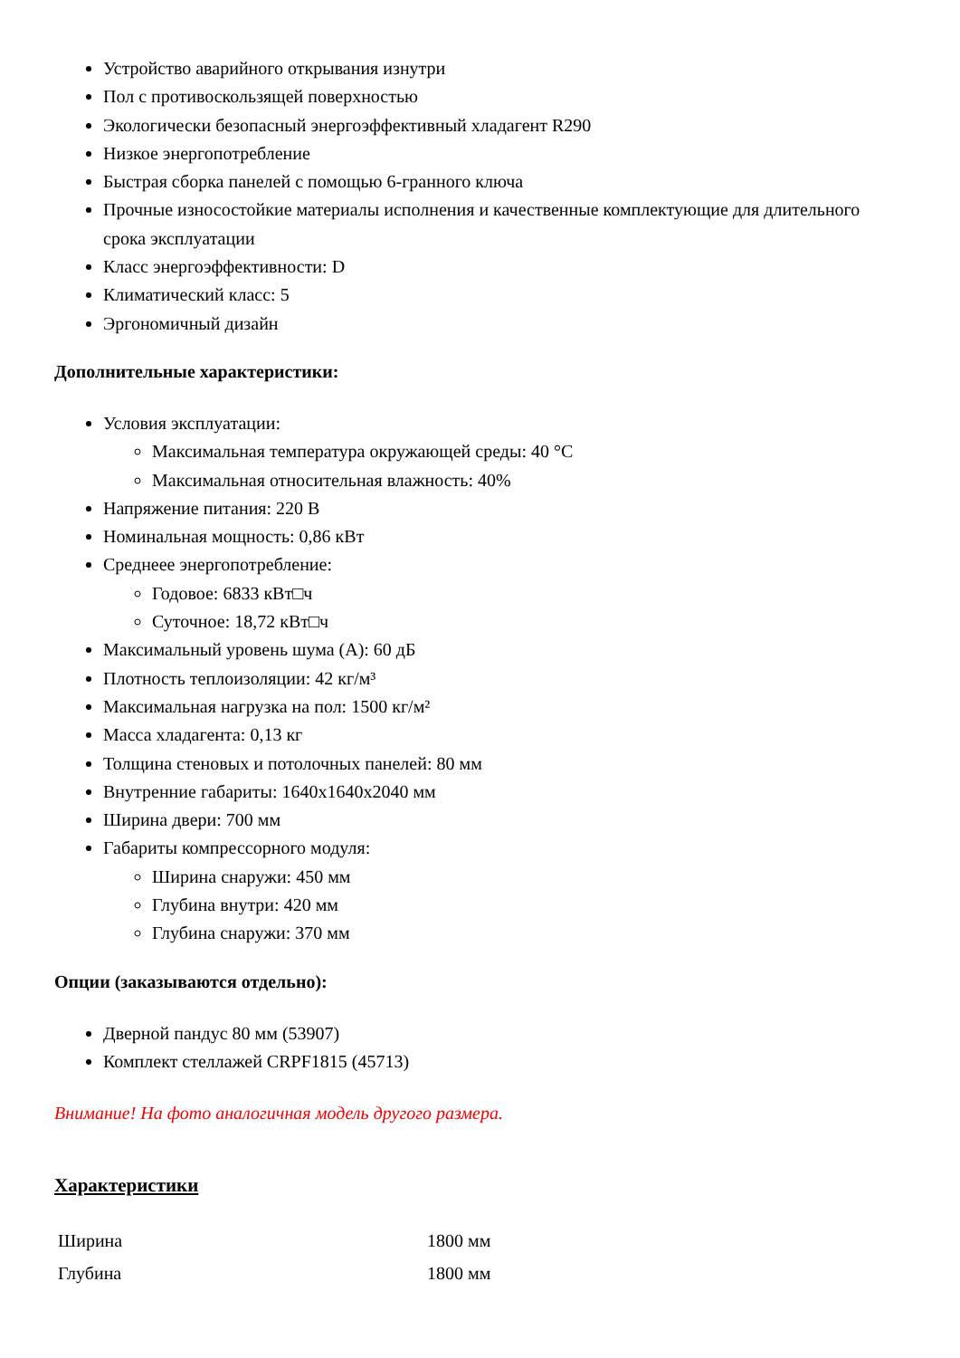Устройство аварийного открывания изнутри
Пол с противоскользящей поверхностью
Экологически безопасный энергоэффективный хладагент R290
Низкое энергопотребление
Быстрая сборка панелей с помощью 6-гранного ключа
Прочные износостойкие материалы исполнения и качественные комплектующие для длительного срока эксплуатации
Класс энергоэффективности: D
Климатический класс: 5
Эргономичный дизайн
Дополнительные характеристики:
Условия эксплуатации:
Максимальная температура окружающей среды: 40 °С
Максимальная относительная влажность: 40%
Напряжение питания: 220 В
Номинальная мощность: 0,86 кВт
Среднеее энергопотребление:
Годовое: 6833 кВт□ч
Суточное: 18,72 кВт□ч
Максимальный уровень шума (А): 60 дБ
Плотность теплоизоляции: 42 кг/м³
Максимальная нагрузка на пол: 1500 кг/м²
Масса хладагента: 0,13 кг
Толщина стеновых и потолочных панелей: 80 мм
Внутренние габариты: 1640x1640x2040 мм
Ширина двери: 700 мм
Габариты компрессорного модуля:
Ширина снаружи: 450 мм
Глубина внутри: 420 мм
Глубина снаружи: 370 мм
Опции (заказываются отдельно):
Дверной пандус 80 мм (53907)
Комплект стеллажей CRPF1815 (45713)
Внимание! На фото аналогичная модель другого размера.
Характеристики
| Ширина | 1800 мм |
| Глубина | 1800 мм |